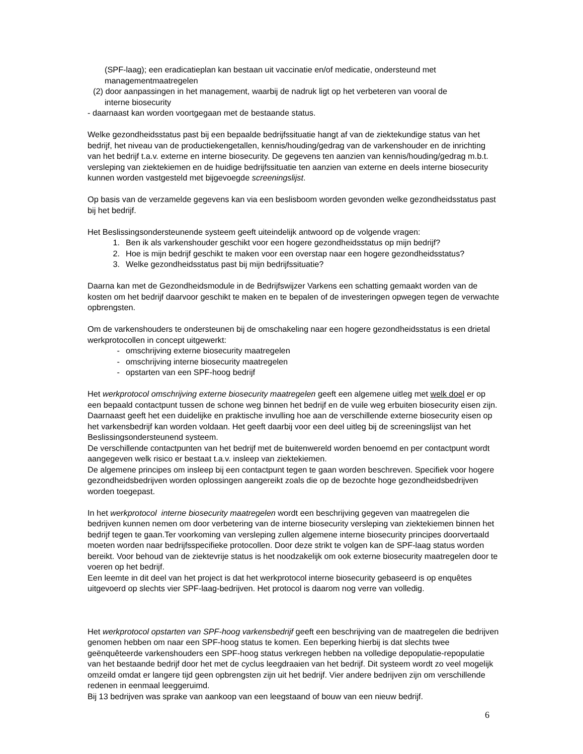(SPF-laag); een eradicatieplan kan bestaan uit vaccinatie en/of medicatie, ondersteund met managementmaatregelen
(2) door aanpassingen in het management, waarbij de nadruk ligt op het verbeteren van vooral de
interne biosecurity
- daarnaast kan worden voortgegaan met de bestaande status.
Welke gezondheidsstatus past bij een bepaalde bedrijfssituatie hangt af van de ziektekundige status van het bedrijf, het niveau van de productiekengetallen, kennis/houding/gedrag van de varkenshouder en de inrichting van het bedrijf t.a.v. externe en interne biosecurity. De gegevens ten aanzien van kennis/houding/gedrag m.b.t. versleping van ziektekiemen en de huidige bedrijfssituatie ten aanzien van externe en deels interne biosecurity kunnen worden vastgesteld met bijgevoegde screeningslijst.
Op basis van de verzamelde gegevens kan via een beslisboom worden gevonden welke gezondheidsstatus past bij het bedrijf.
Het Beslissingsondersteunende systeem geeft uiteindelijk antwoord op de volgende vragen:
1. Ben ik als varkenshouder geschikt voor een hogere gezondheidsstatus op mijn bedrijf?
2. Hoe is mijn bedrijf geschikt te maken voor een overstap naar een hogere gezondheidsstatus?
3. Welke gezondheidsstatus past bij mijn bedrijfssituatie?
Daarna kan met de Gezondheidsmodule in de Bedrijfswijzer Varkens een schatting gemaakt worden van de kosten om het bedrijf daarvoor geschikt te maken en te bepalen of de investeringen opwegen tegen de verwachte opbrengsten.
Om de varkenshouders te ondersteunen bij de omschakeling naar een hogere gezondheidsstatus is een drietal werkprotocollen in concept uitgewerkt:
- omschrijving externe biosecurity maatregelen
- omschrijving interne biosecurity maatregelen
- opstarten van een SPF-hoog bedrijf
Het werkprotocol omschrijving externe biosecurity maatregelen geeft een algemene uitleg met welk doel er op een bepaald contactpunt tussen de schone weg binnen het bedrijf en de vuile weg erbuiten biosecurity eisen zijn. Daarnaast geeft het een duidelijke en praktische invulling hoe aan de verschillende externe biosecurity eisen op het varkensbedrijf kan worden voldaan. Het geeft daarbij voor een deel uitleg bij de screeningslijst van het Beslissingsondersteunend systeem.
De verschillende contactpunten van het bedrijf met de buitenwereld worden benoemd en per contactpunt wordt aangegeven welk risico er bestaat t.a.v. insleep van ziektekiemen.
De algemene principes om insleep bij een contactpunt tegen te gaan worden beschreven. Specifiek voor hogere gezondheidsbedrijven worden oplossingen aangereikt zoals die op de bezochte hoge gezondheidsbedrijven worden toegepast.
In het werkprotocol interne biosecurity maatregelen wordt een beschrijving gegeven van maatregelen die bedrijven kunnen nemen om door verbetering van de interne biosecurity versleping van ziektekiemen binnen het bedrijf tegen te gaan.Ter voorkoming van versleping zullen algemene interne biosecurity principes doorvertaald moeten worden naar bedrijfsspecifieke protocollen. Door deze strikt te volgen kan de SPF-laag status worden bereikt. Voor behoud van de ziektevrije status is het noodzakelijk om ook externe biosecurity maatregelen door te voeren op het bedrijf.
Een leemte in dit deel van het project is dat het werkprotocol interne biosecurity gebaseerd is op enquêtes uitgevoerd op slechts vier SPF-laag-bedrijven. Het protocol is daarom nog verre van volledig.
Het werkprotocol opstarten van SPF-hoog varkensbedrijf geeft een beschrijving van de maatregelen die bedrijven genomen hebben om naar een SPF-hoog status te komen. Een beperking hierbij is dat slechts twee geënquêteerde varkenshouders een SPF-hoog status verkregen hebben na volledige depopulatie-repopulatie van het bestaande bedrijf door het met de cyclus leegdraaien van het bedrijf. Dit systeem wordt zo veel mogelijk omzeild omdat er langere tijd geen opbrengsten zijn uit het bedrijf. Vier andere bedrijven zijn om verschillende redenen in eenmaal leeggeruimd.
Bij 13 bedrijven was sprake van aankoop van een leegstaand of bouw van een nieuw bedrijf.
6